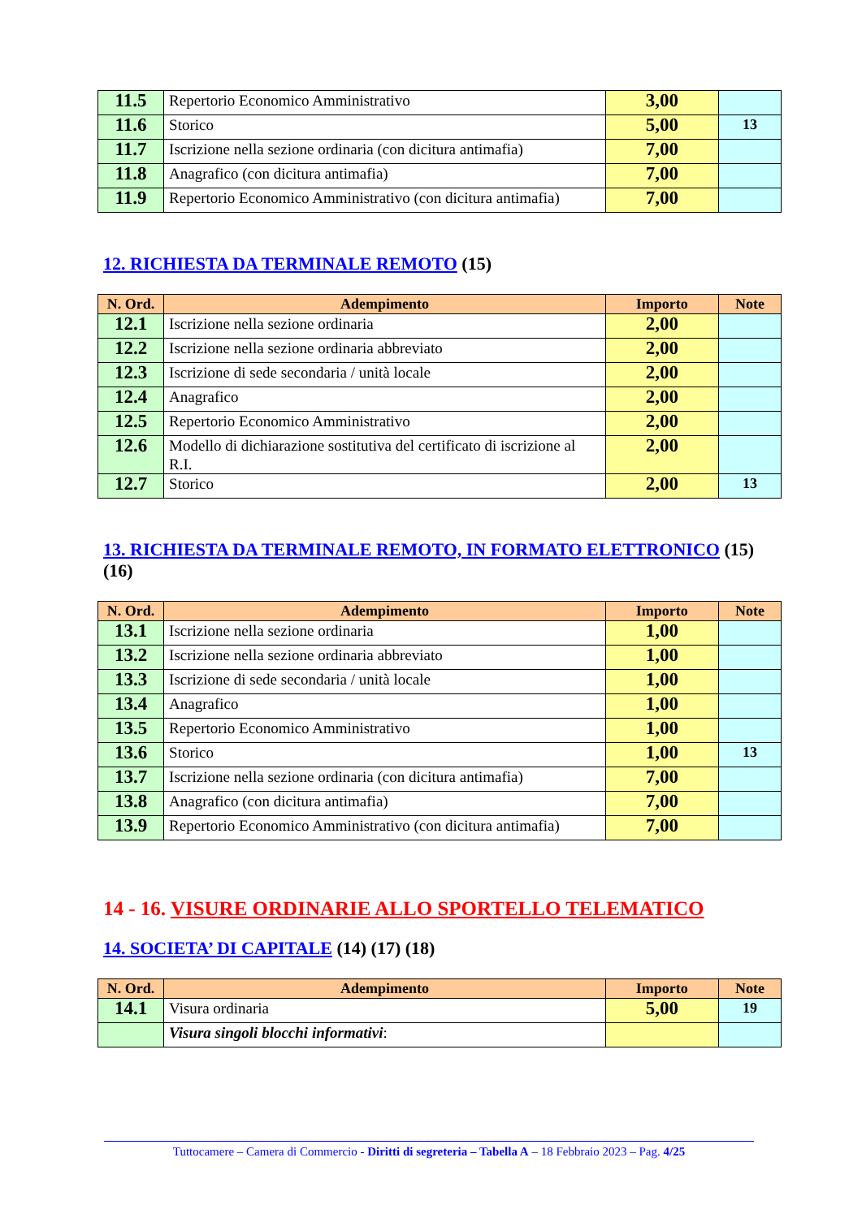| 11.5 | Repertorio Economico Amministrativo | 3,00 | |
| 11.6 | Storico | 5,00 | 13 |
| 11.7 | Iscrizione nella sezione ordinaria (con dicitura antimafia) | 7,00 | |
| 11.8 | Anagrafico (con dicitura antimafia) | 7,00 | |
| 11.9 | Repertorio Economico Amministrativo (con dicitura antimafia) | 7,00 | |
12. RICHIESTA DA TERMINALE REMOTO (15)
| N. Ord. | Adempimento | Importo | Note |
| --- | --- | --- | --- |
| 12.1 | Iscrizione nella sezione ordinaria | 2,00 | |
| 12.2 | Iscrizione nella sezione ordinaria abbreviato | 2,00 | |
| 12.3 | Iscrizione di sede secondaria / unità locale | 2,00 | |
| 12.4 | Anagrafico | 2,00 | |
| 12.5 | Repertorio Economico Amministrativo | 2,00 | |
| 12.6 | Modello di dichiarazione sostitutiva del certificato di iscrizione al R.I. | 2,00 | |
| 12.7 | Storico | 2,00 | 13 |
13. RICHIESTA DA TERMINALE REMOTO, IN FORMATO ELETTRONICO (15) (16)
| N. Ord. | Adempimento | Importo | Note |
| --- | --- | --- | --- |
| 13.1 | Iscrizione nella sezione ordinaria | 1,00 | |
| 13.2 | Iscrizione nella sezione ordinaria abbreviato | 1,00 | |
| 13.3 | Iscrizione di sede secondaria / unità locale | 1,00 | |
| 13.4 | Anagrafico | 1,00 | |
| 13.5 | Repertorio Economico Amministrativo | 1,00 | |
| 13.6 | Storico | 1,00 | 13 |
| 13.7 | Iscrizione nella sezione ordinaria (con dicitura antimafia) | 7,00 | |
| 13.8 | Anagrafico (con dicitura antimafia) | 7,00 | |
| 13.9 | Repertorio Economico Amministrativo (con dicitura antimafia) | 7,00 | |
14 - 16. VISURE ORDINARIE ALLO SPORTELLO TELEMATICO
14. SOCIETA’ DI CAPITALE (14) (17) (18)
| N. Ord. | Adempimento | Importo | Note |
| --- | --- | --- | --- |
| 14.1 | Visura ordinaria | 5,00 | 19 |
| | Visura singoli blocchi informativi : | | |
Tuttocamere – Camera di Commercio - Diritti di segreteria – Tabella A – 18 Febbraio 2023 – Pag. 4/25